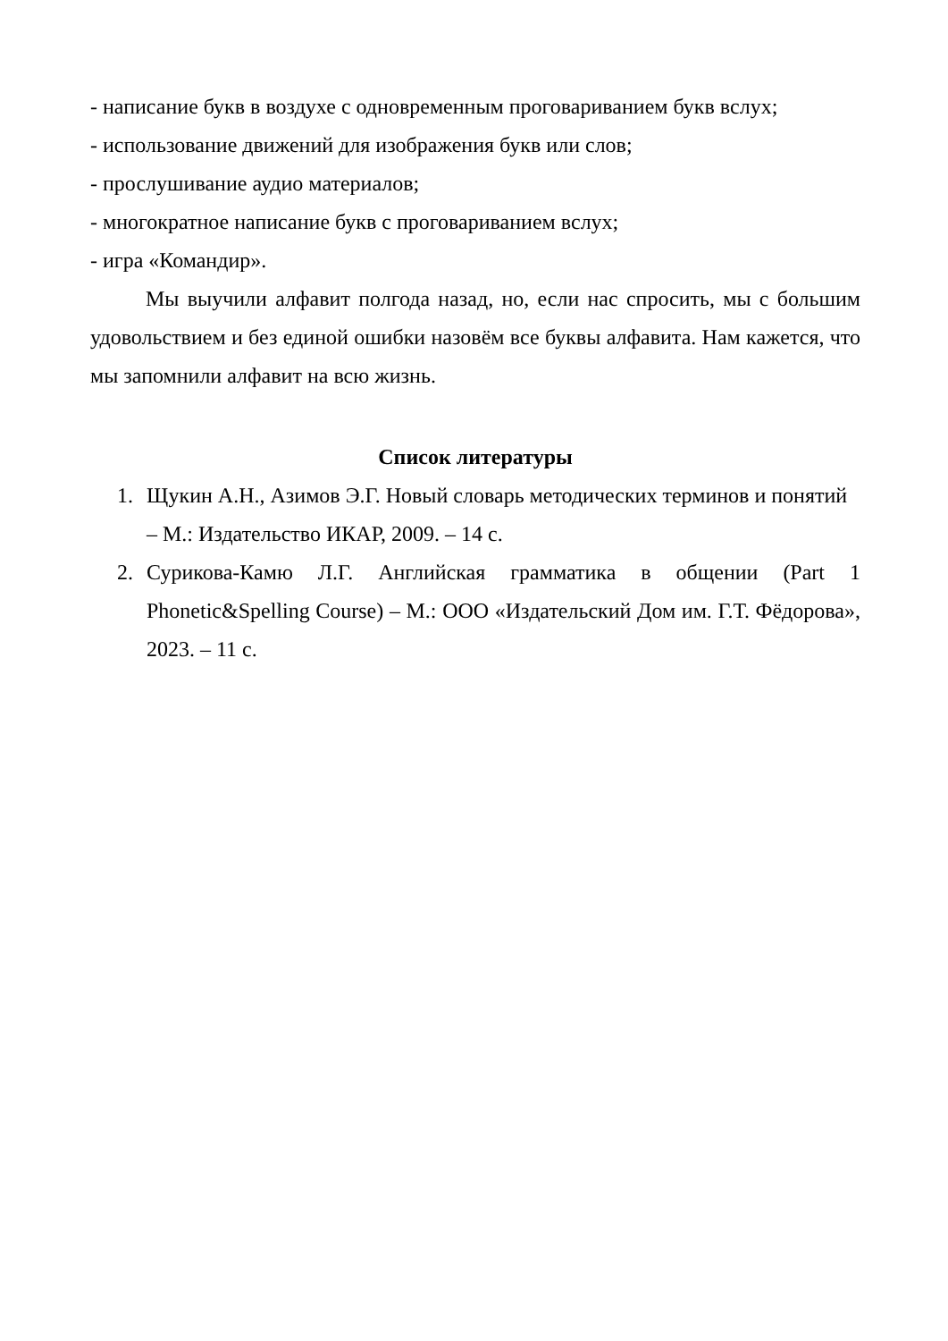- написание букв в воздухе с одновременным проговариванием букв вслух;
- использование движений для изображения букв или слов;
- прослушивание аудио материалов;
- многократное написание букв с проговариванием вслух;
- игра «Командир».
Мы выучили алфавит полгода назад, но, если нас спросить, мы с большим удовольствием и без единой ошибки назовём все буквы алфавита. Нам кажется, что мы запомнили алфавит на всю жизнь.
Список литературы
1. Щукин А.Н., Азимов Э.Г. Новый словарь методических терминов и понятий – М.: Издательство ИКАР, 2009. – 14 с.
2. Сурикова-Камю Л.Г. Английская грамматика в общении (Part 1 Phonetic&Spelling Course) – М.: ООО «Издательский Дом им. Г.Т. Фёдорова», 2023. – 11 с.